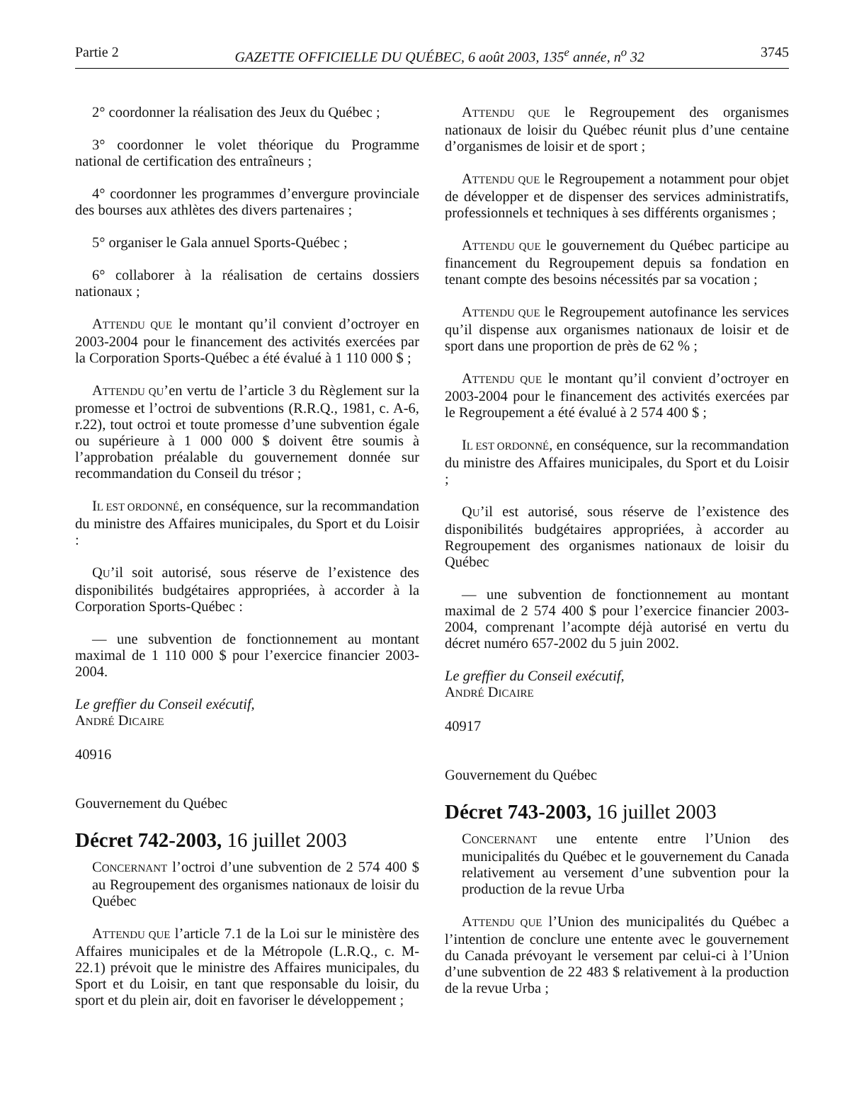Partie 2 GAZETTE OFFICIELLE DU QUÉBEC, 6 août 2003, 135<sup>e</sup> année, n<sup>o</sup> 32 3745
2° coordonner la réalisation des Jeux du Québec ;
3° coordonner le volet théorique du Programme national de certification des entraîneurs ;
4° coordonner les programmes d’envergure provinciale des bourses aux athlètes des divers partenaires ;
5° organiser le Gala annuel Sports-Québec ;
6° collaborer à la réalisation de certains dossiers nationaux ;
ATTENDU QUE le montant qu’il convient d’octroyer en 2003-2004 pour le financement des activités exercées par la Corporation Sports-Québec a été évalué à 1 110 000 $ ;
ATTENDU QU’en vertu de l’article 3 du Règlement sur la promesse et l’octroi de subventions (R.R.Q., 1981, c. A-6, r.22), tout octroi et toute promesse d’une subvention égale ou supérieure à 1 000 000 $ doivent être soumis à l’approbation préalable du gouvernement donnée sur recommandation du Conseil du trésor ;
IL EST ORDONNÉ, en conséquence, sur la recommandation du ministre des Affaires municipales, du Sport et du Loisir :
QU’il soit autorisé, sous réserve de l’existence des disponibilités budgétaires appropriées, à accorder à la Corporation Sports-Québec :
— une subvention de fonctionnement au montant maximal de 1 110 000 $ pour l’exercice financier 2003-2004.
Le greffier du Conseil exécutif,
ANDRÉ DICAIRE
40916
Gouvernement du Québec
Décret 742-2003, 16 juillet 2003
CONCERNANT l’octroi d’une subvention de 2 574 400 $ au Regroupement des organismes nationaux de loisir du Québec
ATTENDU QUE l’article 7.1 de la Loi sur le ministère des Affaires municipales et de la Métropole (L.R.Q., c. M-22.1) prévoit que le ministre des Affaires municipales, du Sport et du Loisir, en tant que responsable du loisir, du sport et du plein air, doit en favoriser le développement ;
ATTENDU QUE le Regroupement des organismes nationaux de loisir du Québec réunit plus d’une centaine d’organismes de loisir et de sport ;
ATTENDU QUE le Regroupement a notamment pour objet de développer et de dispenser des services administratifs, professionnels et techniques à ses différents organismes ;
ATTENDU QUE le gouvernement du Québec participe au financement du Regroupement depuis sa fondation en tenant compte des besoins nécessités par sa vocation ;
ATTENDU QUE le Regroupement autofinance les services qu’il dispense aux organismes nationaux de loisir et de sport dans une proportion de près de 62 % ;
ATTENDU QUE le montant qu’il convient d’octroyer en 2003-2004 pour le financement des activités exercées par le Regroupement a été évalué à 2 574 400 $ ;
IL EST ORDONNÉ, en conséquence, sur la recommandation du ministre des Affaires municipales, du Sport et du Loisir ;
QU’il est autorisé, sous réserve de l’existence des disponibilités budgétaires appropriées, à accorder au Regroupement des organismes nationaux de loisir du Québec
— une subvention de fonctionnement au montant maximal de 2 574 400 $ pour l’exercice financier 2003-2004, comprenant l’acompte déjà autorisé en vertu du décret numéro 657-2002 du 5 juin 2002.
Le greffier du Conseil exécutif,
ANDRÉ DICAIRE
40917
Gouvernement du Québec
Décret 743-2003, 16 juillet 2003
CONCERNANT une entente entre l’Union des municipalités du Québec et le gouvernement du Canada relativement au versement d’une subvention pour la production de la revue Urba
ATTENDU QUE l’Union des municipalités du Québec a l’intention de conclure une entente avec le gouvernement du Canada prévoyant le versement par celui-ci à l’Union d’une subvention de 22 483 $ relativement à la production de la revue Urba ;